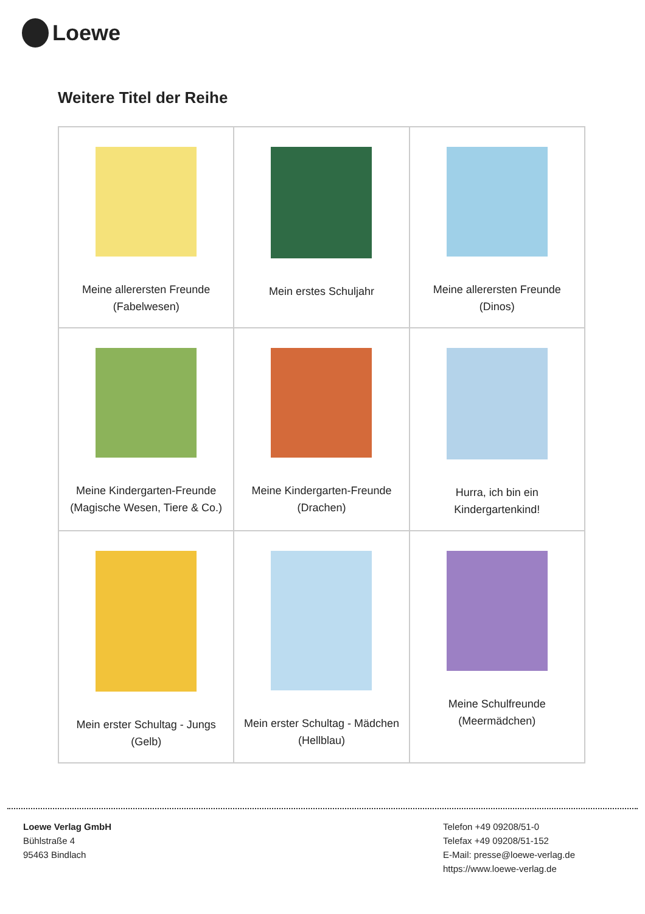Loewe
Weitere Titel der Reihe
| Meine allerersten Freunde (Fabelwesen) | Mein erstes Schuljahr | Meine allerersten Freunde (Dinos) |
| Meine Kindergarten-Freunde (Magische Wesen, Tiere & Co.) | Meine Kindergarten-Freunde (Drachen) | Hurra, ich bin ein Kindergartenkind! |
| Mein erster Schultag - Jungs (Gelb) | Mein erster Schultag - Mädchen (Hellblau) | Meine Schulfreunde (Meermädchen) |
Loewe Verlag GmbH
Bühlstraße 4
95463 Bindlach
Telefon +49 09208/51-0
Telefax +49 09208/51-152
E-Mail: presse@loewe-verlag.de
https://www.loewe-verlag.de